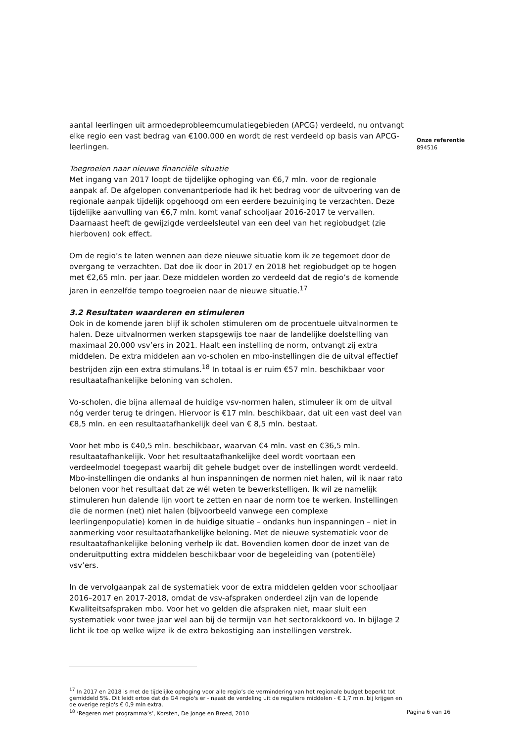aantal leerlingen uit armoedeprobleemcumulatiegebieden (APCG) verdeeld, nu ontvangt elke regio een vast bedrag van €100.000 en wordt de rest verdeeld op basis van APCG-leerlingen.
Toegroeien naar nieuwe financiële situatie
Met ingang van 2017 loopt de tijdelijke ophoging van €6,7 mln. voor de regionale aanpak af. De afgelopen convenantperiode had ik het bedrag voor de uitvoering van de regionale aanpak tijdelijk opgehoogd om een eerdere bezuiniging te verzachten. Deze tijdelijke aanvulling van €6,7 mln. komt vanaf schooljaar 2016-2017 te vervallen. Daarnaast heeft de gewijzigde verdeelsleutel van een deel van het regiobudget (zie hierboven) ook effect.
Om de regio’s te laten wennen aan deze nieuwe situatie kom ik ze tegemoet door de overgang te verzachten. Dat doe ik door in 2017 en 2018 het regiobudget op te hogen met €2,65 mln. per jaar. Deze middelen worden zo verdeeld dat de regio’s de komende jaren in eenzelfde tempo toegroeien naar de nieuwe situatie.<sup>17</sup>
3.2 Resultaten waarderen en stimuleren
Ook in de komende jaren blijf ik scholen stimuleren om de procentuele uitvalnormen te halen. Deze uitvalnormen werken stapsgewijs toe naar de landelijke doelstelling van maximaal 20.000 vsv’ers in 2021. Haalt een instelling de norm, ontvangt zij extra middelen. De extra middelen aan vo-scholen en mbo-instellingen die de uitval effectief bestrijden zijn een extra stimulans.<sup>18</sup> In totaal is er ruim €57 mln. beschikbaar voor resultaatafhankelijke beloning van scholen.
Vo-scholen, die bijna allemaal de huidige vsv-normen halen, stimuleer ik om de uitval nóg verder terug te dringen. Hiervoor is €17 mln. beschikbaar, dat uit een vast deel van €8,5 mln. en een resultaatafhankelijk deel van € 8,5 mln. bestaat.
Voor het mbo is €40,5 mln. beschikbaar, waarvan €4 mln. vast en €36,5 mln. resultaatafhankelijk. Voor het resultaatafhankelijke deel wordt voortaan een verdeelmodel toegepast waarbij dit gehele budget over de instellingen wordt verdeeld. Mbo-instellingen die ondanks al hun inspanningen de normen niet halen, wil ik naar rato belonen voor het resultaat dat ze wél weten te bewerkstelligen. Ik wil ze namelijk stimuleren hun dalende lijn voort te zetten en naar de norm toe te werken. Instellingen die de normen (net) niet halen (bijvoorbeeld vanwege een complexe leerlingenpopulatie) komen in de huidige situatie – ondanks hun inspanningen – niet in aanmerking voor resultaatafhankelijke beloning. Met de nieuwe systematiek voor de resultaatafhankelijke beloning verhelp ik dat. Bovendien komen door de inzet van de onderuitputting extra middelen beschikbaar voor de begeleiding van (potentiële) vsv’ers.
In de vervolgaanpak zal de systematiek voor de extra middelen gelden voor schooljaar 2016–2017 en 2017-2018, omdat de vsv-afspraken onderdeel zijn van de lopende Kwaliteitsafspraken mbo. Voor het vo gelden die afspraken niet, maar sluit een systematiek voor twee jaar wel aan bij de termijn van het sectorakkoord vo. In bijlage 2 licht ik toe op welke wijze ik de extra bekostiging aan instellingen verstrek.
<sup>17</sup> In 2017 en 2018 is met de tijdelijke ophoging voor alle regio’s de vermindering van het regionale budget beperkt tot gemiddeld 5%. Dit leidt ertoe dat de G4 regio's er - naast de verdeling uit de reguliere middelen - € 1,7 mln. bij krijgen en de overige regio's € 0,9 mln extra.
<sup>18</sup> ‘Regeren met programma’s’, Korsten, De Jonge en Breed, 2010
Onze referentie
894516
Pagina 6 van 16